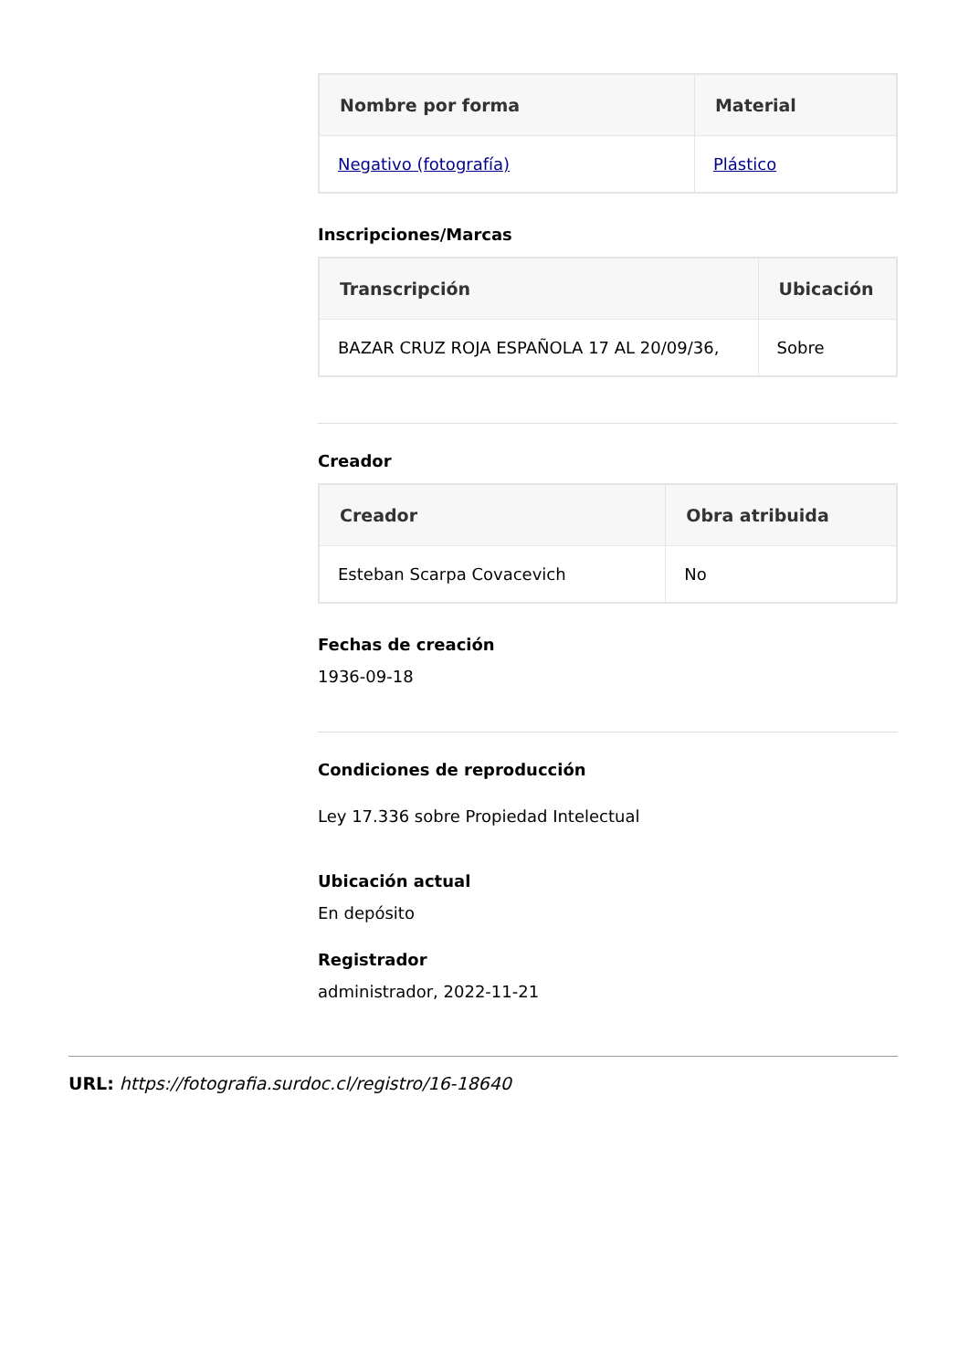| Nombre por forma | Material |
| --- | --- |
| Negativo (fotografía) | Plástico |
Inscripciones/Marcas
| Transcripción | Ubicación |
| --- | --- |
| BAZAR CRUZ ROJA ESPAÑOLA 17 AL 20/09/36, | Sobre |
Creador
| Creador | Obra atribuida |
| --- | --- |
| Esteban Scarpa Covacevich | No |
Fechas de creación
1936-09-18
Condiciones de reproducción
Ley 17.336 sobre Propiedad Intelectual
Ubicación actual
En depósito
Registrador
administrador, 2022-11-21
URL: https://fotografia.surdoc.cl/registro/16-18640